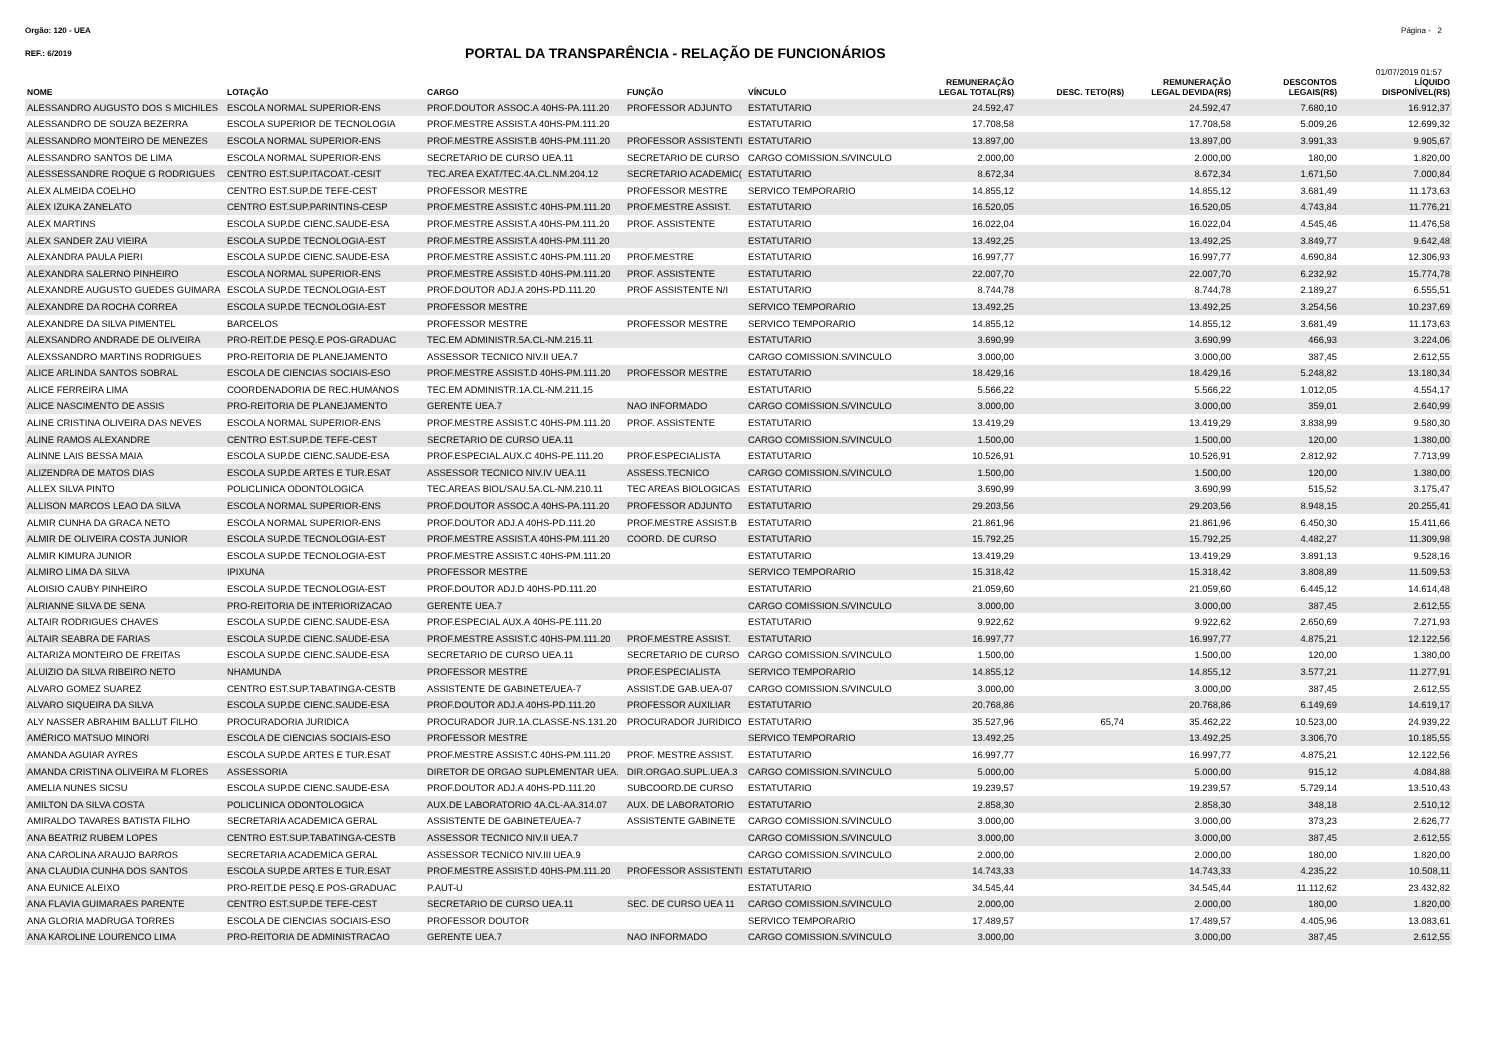Orgão: 120 - UEA Página - 2
REF.: 6/2019
PORTAL DA TRANSPARÊNCIA - RELAÇÃO DE FUNCIONÁRIOS
01/07/2019 01:57
| NOME | LOTAÇÃO | CARGO | FUNÇÃO | VÍNCULO | REMUNERAÇÃO LEGAL TOTAL(R$) | DESC. TETO(R$) | REMUNERAÇÃO LEGAL DEVIDA(R$) | DESCONTOS LEGAIS(R$) | LÍQUIDO DISPONÍVEL(R$) |
| --- | --- | --- | --- | --- | --- | --- | --- | --- | --- |
| ALESSANDRO AUGUSTO DOS S MICHILES | ESCOLA NORMAL SUPERIOR-ENS | PROF.DOUTOR ASSOC.A 40HS-PA.111.20 | PROFESSOR ADJUNTO | ESTATUTARIO | 24.592,47 | | 24.592,47 | 7.680,10 | 16.912,37 |
| ALESSANDRO DE SOUZA BEZERRA | ESCOLA SUPERIOR DE TECNOLOGIA | PROF.MESTRE ASSIST.A 40HS-PM.111.20 | | ESTATUTARIO | 17.708,58 | | 17.708,58 | 5.009,26 | 12.699,32 |
| ALESSANDRO MONTEIRO DE MENEZES | ESCOLA NORMAL SUPERIOR-ENS | PROF.MESTRE ASSIST.B 40HS-PM.111.20 | PROFESSOR ASSISTENTI | ESTATUTARIO | 13.897,00 | | 13.897,00 | 3.991,33 | 9.905,67 |
| ALESSANDRO SANTOS DE LIMA | ESCOLA NORMAL SUPERIOR-ENS | SECRETARIO DE CURSO UEA.11 | SECRETARIO DE CURSO | CARGO COMISSION.S/VINCULO | 2.000,00 | | 2.000,00 | 180,00 | 1.820,00 |
| ALESSESSANDRE ROQUE G RODRIGUES | CENTRO EST.SUP.ITACOAT.-CESIT | TEC.AREA EXAT/TEC.4A.CL.NM.204.12 | SECRETARIO ACADEMIC( | ESTATUTARIO | 8.672,34 | | 8.672,34 | 1.671,50 | 7.000,84 |
| ALEX ALMEIDA COELHO | CENTRO EST.SUP.DE TEFE-CEST | PROFESSOR MESTRE | PROFESSOR MESTRE | SERVICO TEMPORARIO | 14.855,12 | | 14.855,12 | 3.681,49 | 11.173,63 |
| ALEX IZUKA ZANELATO | CENTRO EST.SUP.PARINTINS-CESP | PROF.MESTRE ASSIST.C 40HS-PM.111.20 | PROF.MESTRE ASSIST. | ESTATUTARIO | 16.520,05 | | 16.520,05 | 4.743,84 | 11.776,21 |
| ALEX MARTINS | ESCOLA SUP.DE CIENC.SAUDE-ESA | PROF.MESTRE ASSIST.A 40HS-PM.111.20 | PROF. ASSISTENTE | ESTATUTARIO | 16.022,04 | | 16.022,04 | 4.545,46 | 11.476,58 |
| ALEX SANDER ZAU VIEIRA | ESCOLA SUP.DE TECNOLOGIA-EST | PROF.MESTRE ASSIST.A 40HS-PM.111.20 | | ESTATUTARIO | 13.492,25 | | 13.492,25 | 3.849,77 | 9.642,48 |
| ALEXANDRA PAULA PIERI | ESCOLA SUP.DE CIENC.SAUDE-ESA | PROF.MESTRE ASSIST.C 40HS-PM.111.20 | PROF.MESTRE | ESTATUTARIO | 16.997,77 | | 16.997,77 | 4.690,84 | 12.306,93 |
| ALEXANDRA SALERNO PINHEIRO | ESCOLA NORMAL SUPERIOR-ENS | PROF.MESTRE ASSIST.D 40HS-PM.111.20 | PROF. ASSISTENTE | ESTATUTARIO | 22.007,70 | | 22.007,70 | 6.232,92 | 15.774,78 |
| ALEXANDRE AUGUSTO GUEDES GUIMARA | ESCOLA SUP.DE TECNOLOGIA-EST | PROF.DOUTOR ADJ.A 20HS-PD.111.20 | PROF ASSISTENTE N/I | ESTATUTARIO | 8.744,78 | | 8.744,78 | 2.189,27 | 6.555,51 |
| ALEXANDRE DA ROCHA CORREA | ESCOLA SUP.DE TECNOLOGIA-EST | PROFESSOR MESTRE | | SERVICO TEMPORARIO | 13.492,25 | | 13.492,25 | 3.254,56 | 10.237,69 |
| ALEXANDRE DA SILVA PIMENTEL | BARCELOS | PROFESSOR MESTRE | PROFESSOR MESTRE | SERVICO TEMPORARIO | 14.855,12 | | 14.855,12 | 3.681,49 | 11.173,63 |
| ALEXSANDRO ANDRADE DE OLIVEIRA | PRO-REIT.DE PESQ.E POS-GRADUAC | TEC.EM ADMINISTR.5A.CL-NM.215.11 | | ESTATUTARIO | 3.690,99 | | 3.690,99 | 466,93 | 3.224,06 |
| ALEXSSANDRO MARTINS RODRIGUES | PRO-REITORIA DE PLANEJAMENTO | ASSESSOR TECNICO NIV.II UEA.7 | | CARGO COMISSION.S/VINCULO | 3.000,00 | | 3.000,00 | 387,45 | 2.612,55 |
| ALICE ARLINDA SANTOS SOBRAL | ESCOLA DE CIENCIAS SOCIAIS-ESO | PROF.MESTRE ASSIST.D 40HS-PM.111.20 | PROFESSOR MESTRE | ESTATUTARIO | 18.429,16 | | 18.429,16 | 5.248,82 | 13.180,34 |
| ALICE FERREIRA LIMA | COORDENADORIA DE REC.HUMANOS | TEC.EM ADMINISTR.1A.CL-NM.211.15 | | ESTATUTARIO | 5.566,22 | | 5.566,22 | 1.012,05 | 4.554,17 |
| ALICE NASCIMENTO DE ASSIS | PRO-REITORIA DE PLANEJAMENTO | GERENTE UEA.7 | NAO INFORMADO | CARGO COMISSION.S/VINCULO | 3.000,00 | | 3.000,00 | 359,01 | 2.640,99 |
| ALINE CRISTINA OLIVEIRA DAS NEVES | ESCOLA NORMAL SUPERIOR-ENS | PROF.MESTRE ASSIST.C 40HS-PM.111.20 | PROF. ASSISTENTE | ESTATUTARIO | 13.419,29 | | 13.419,29 | 3.838,99 | 9.580,30 |
| ALINE RAMOS ALEXANDRE | CENTRO EST.SUP.DE TEFE-CEST | SECRETARIO DE CURSO UEA.11 | | CARGO COMISSION.S/VINCULO | 1.500,00 | | 1.500,00 | 120,00 | 1.380,00 |
| ALINNE LAIS BESSA MAIA | ESCOLA SUP.DE CIENC.SAUDE-ESA | PROF.ESPECIAL.AUX.C 40HS-PE.111.20 | PROF.ESPECIALISTA | ESTATUTARIO | 10.526,91 | | 10.526,91 | 2.812,92 | 7.713,99 |
| ALIZENDRA DE MATOS DIAS | ESCOLA SUP.DE ARTES E TUR.ESAT | ASSESSOR TECNICO NIV.IV UEA.11 | ASSESS.TECNICO | CARGO COMISSION.S/VINCULO | 1.500,00 | | 1.500,00 | 120,00 | 1.380,00 |
| ALLEX SILVA PINTO | POLICLINICA ODONTOLOGICA | TEC.AREAS BIOL/SAU.5A.CL-NM.210.11 | TEC AREAS BIOLOGICAS | ESTATUTARIO | 3.690,99 | | 3.690,99 | 515,52 | 3.175,47 |
| ALLISON MARCOS LEAO DA SILVA | ESCOLA NORMAL SUPERIOR-ENS | PROF.DOUTOR ASSOC.A 40HS-PA.111.20 | PROFESSOR ADJUNTO | ESTATUTARIO | 29.203,56 | | 29.203,56 | 8.948,15 | 20.255,41 |
| ALMIR CUNHA DA GRACA NETO | ESCOLA NORMAL SUPERIOR-ENS | PROF.DOUTOR ADJ.A 40HS-PD.111.20 | PROF.MESTRE ASSIST.B | ESTATUTARIO | 21.861,96 | | 21.861,96 | 6.450,30 | 15.411,66 |
| ALMIR DE OLIVEIRA COSTA JUNIOR | ESCOLA SUP.DE TECNOLOGIA-EST | PROF.MESTRE ASSIST.A 40HS-PM.111.20 | COORD. DE CURSO | ESTATUTARIO | 15.792,25 | | 15.792,25 | 4.482,27 | 11.309,98 |
| ALMIR KIMURA JUNIOR | ESCOLA SUP.DE TECNOLOGIA-EST | PROF.MESTRE ASSIST.C 40HS-PM.111.20 | | ESTATUTARIO | 13.419,29 | | 13.419,29 | 3.891,13 | 9.528,16 |
| ALMIRO LIMA DA SILVA | IPIXUNA | PROFESSOR MESTRE | | SERVICO TEMPORARIO | 15.318,42 | | 15.318,42 | 3.808,89 | 11.509,53 |
| ALOISIO CAUBY PINHEIRO | ESCOLA SUP.DE TECNOLOGIA-EST | PROF.DOUTOR ADJ.D 40HS-PD.111.20 | | ESTATUTARIO | 21.059,60 | | 21.059,60 | 6.445,12 | 14.614,48 |
| ALRIANNE SILVA DE SENA | PRO-REITORIA DE INTERIORIZACAO | GERENTE UEA.7 | | CARGO COMISSION.S/VINCULO | 3.000,00 | | 3.000,00 | 387,45 | 2.612,55 |
| ALTAIR RODRIGUES CHAVES | ESCOLA SUP.DE CIENC.SAUDE-ESA | PROF.ESPECIAL AUX.A 40HS-PE.111.20 | | ESTATUTARIO | 9.922,62 | | 9.922,62 | 2.650,69 | 7.271,93 |
| ALTAIR SEABRA DE FARIAS | ESCOLA SUP.DE CIENC.SAUDE-ESA | PROF.MESTRE ASSIST.C 40HS-PM.111.20 | PROF.MESTRE ASSIST. | ESTATUTARIO | 16.997,77 | | 16.997,77 | 4.875,21 | 12.122,56 |
| ALTARIZA MONTEIRO DE FREITAS | ESCOLA SUP.DE CIENC.SAUDE-ESA | SECRETARIO DE CURSO UEA.11 | SECRETARIO DE CURSO | CARGO COMISSION.S/VINCULO | 1.500,00 | | 1.500,00 | 120,00 | 1.380,00 |
| ALUIZIO DA SILVA RIBEIRO NETO | NHAMUNDA | PROFESSOR MESTRE | PROF.ESPECIALISTA | SERVICO TEMPORARIO | 14.855,12 | | 14.855,12 | 3.577,21 | 11.277,91 |
| ALVARO GOMEZ SUAREZ | CENTRO EST.SUP.TABATINGA-CESTB | ASSISTENTE DE GABINETE/UEA-7 | ASSIST.DE GAB.UEA-07 | CARGO COMISSION.S/VINCULO | 3.000,00 | | 3.000,00 | 387,45 | 2.612,55 |
| ALVARO SIQUEIRA DA SILVA | ESCOLA SUP.DE CIENC.SAUDE-ESA | PROF.DOUTOR ADJ.A 40HS-PD.111.20 | PROFESSOR AUXILIAR | ESTATUTARIO | 20.768,86 | | 20.768,86 | 6.149,69 | 14.619,17 |
| ALY NASSER ABRAHIM BALLUT FILHO | PROCURADORIA JURIDICA | PROCURADOR JUR.1A.CLASSE-NS.131.20 | PROCURADOR JURIDICO | ESTATUTARIO | 35.527,96 | 65,74 | 35.462,22 | 10.523,00 | 24.939,22 |
| AMÉRICO MATSUO MINORI | ESCOLA DE CIENCIAS SOCIAIS-ESO | PROFESSOR MESTRE | | SERVICO TEMPORARIO | 13.492,25 | | 13.492,25 | 3.306,70 | 10.185,55 |
| AMANDA AGUIAR AYRES | ESCOLA SUP.DE ARTES E TUR.ESAT | PROF.MESTRE ASSIST.C 40HS-PM.111.20 | PROF. MESTRE ASSIST. | ESTATUTARIO | 16.997,77 | | 16.997,77 | 4.875,21 | 12.122,56 |
| AMANDA CRISTINA OLIVEIRA M FLORES | ASSESSORIA | DIRETOR DE ORGAO SUPLEMENTAR UEA. | DIR.ORGAO.SUPL.UEA.3 | CARGO COMISSION.S/VINCULO | 5.000,00 | | 5.000,00 | 915,12 | 4.084,88 |
| AMELIA NUNES SICSU | ESCOLA SUP.DE CIENC.SAUDE-ESA | PROF.DOUTOR ADJ.A 40HS-PD.111.20 | SUBCOORD.DE CURSO | ESTATUTARIO | 19.239,57 | | 19.239,57 | 5.729,14 | 13.510,43 |
| AMILTON DA SILVA COSTA | POLICLINICA ODONTOLOGICA | AUX.DE LABORATORIO 4A.CL-AA.314.07 | AUX. DE LABORATORIO | ESTATUTARIO | 2.858,30 | | 2.858,30 | 348,18 | 2.510,12 |
| AMIRALDO TAVARES BATISTA FILHO | SECRETARIA ACADEMICA GERAL | ASSISTENTE DE GABINETE/UEA-7 | ASSISTENTE GABINETE | CARGO COMISSION.S/VINCULO | 3.000,00 | | 3.000,00 | 373,23 | 2.626,77 |
| ANA BEATRIZ RUBEM LOPES | CENTRO EST.SUP.TABATINGA-CESTB | ASSESSOR TECNICO NIV.II UEA.7 | | CARGO COMISSION.S/VINCULO | 3.000,00 | | 3.000,00 | 387,45 | 2.612,55 |
| ANA CAROLINA ARAUJO BARROS | SECRETARIA ACADEMICA GERAL | ASSESSOR TECNICO NIV.III UEA.9 | | CARGO COMISSION.S/VINCULO | 2.000,00 | | 2.000,00 | 180,00 | 1.820,00 |
| ANA CLAUDIA CUNHA DOS SANTOS | ESCOLA SUP.DE ARTES E TUR.ESAT | PROF.MESTRE ASSIST.D 40HS-PM.111.20 | PROFESSOR ASSISTENTI | ESTATUTARIO | 14.743,33 | | 14.743,33 | 4.235,22 | 10.508,11 |
| ANA EUNICE ALEIXO | PRO-REIT.DE PESQ.E POS-GRADUAC | P.AUT-U | | ESTATUTARIO | 34.545,44 | | 34.545,44 | 11.112,62 | 23.432,82 |
| ANA FLAVIA GUIMARAES PARENTE | CENTRO EST.SUP.DE TEFE-CEST | SECRETARIO DE CURSO UEA.11 | SEC. DE CURSO UEA 11 | CARGO COMISSION.S/VINCULO | 2.000,00 | | 2.000,00 | 180,00 | 1.820,00 |
| ANA GLORIA MADRUGA TORRES | ESCOLA DE CIENCIAS SOCIAIS-ESO | PROFESSOR DOUTOR | | SERVICO TEMPORARIO | 17.489,57 | | 17.489,57 | 4.405,96 | 13.083,61 |
| ANA KAROLINE LOURENCO LIMA | PRO-REITORIA DE ADMINISTRACAO | GERENTE UEA.7 | NAO INFORMADO | CARGO COMISSION.S/VINCULO | 3.000,00 | | 3.000,00 | 387,45 | 2.612,55 |